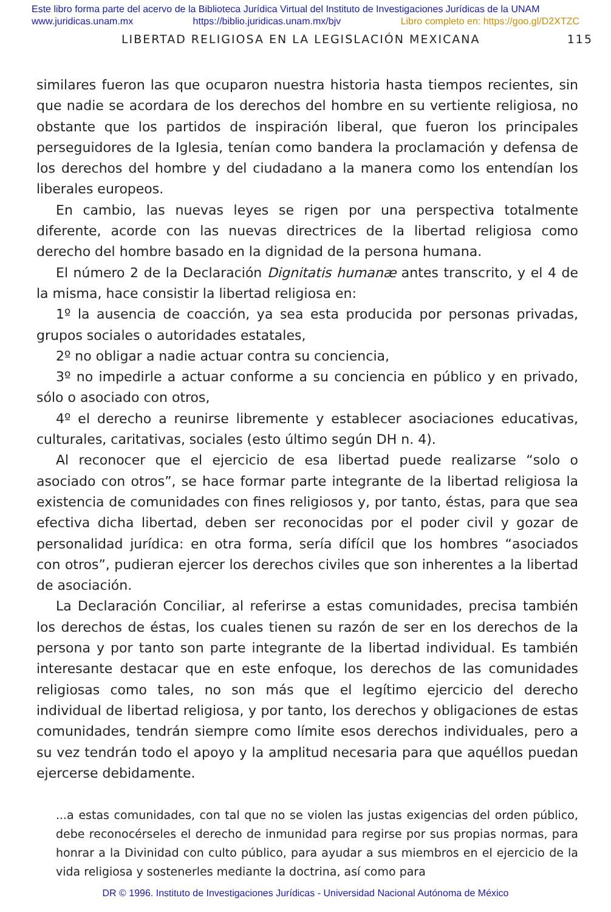Este libro forma parte del acervo de la Biblioteca Jurídica Virtual del Instituto de Investigaciones Jurídicas de la UNAM
www.juridicas.unam.mx https://biblio.juridicas.unam.mx/bjv Libro completo en: https://goo.gl/D2XTZC
LIBERTAD RELIGIOSA EN LA LEGISLACIÓN MEXICANA 115
similares fueron las que ocuparon nuestra historia hasta tiempos recientes, sin que nadie se acordara de los derechos del hombre en su vertiente religiosa, no obstante que los partidos de inspiración liberal, que fueron los principales perseguidores de la Iglesia, tenían como bandera la proclamación y defensa de los derechos del hombre y del ciudadano a la manera como los entendían los liberales europeos.
En cambio, las nuevas leyes se rigen por una perspectiva totalmente diferente, acorde con las nuevas directrices de la libertad religiosa como derecho del hombre basado en la dignidad de la persona humana.
El número 2 de la Declaración Dignitatis humanæ antes transcrito, y el 4 de la misma, hace consistir la libertad religiosa en:
1º la ausencia de coacción, ya sea esta producida por personas privadas, grupos sociales o autoridades estatales,
2º no obligar a nadie actuar contra su conciencia,
3º no impedirle a actuar conforme a su conciencia en público y en privado, sólo o asociado con otros,
4º el derecho a reunirse libremente y establecer asociaciones educativas, culturales, caritativas, sociales (esto último según DH n. 4).
Al reconocer que el ejercicio de esa libertad puede realizarse “solo o asociado con otros”, se hace formar parte integrante de la libertad religiosa la existencia de comunidades con fines religiosos y, por tanto, éstas, para que sea efectiva dicha libertad, deben ser reconocidas por el poder civil y gozar de personalidad jurídica: en otra forma, sería difícil que los hombres “asociados con otros”, pudieran ejercer los derechos civiles que son inherentes a la libertad de asociación.
La Declaración Conciliar, al referirse a estas comunidades, precisa también los derechos de éstas, los cuales tienen su razón de ser en los derechos de la persona y por tanto son parte integrante de la libertad individual. Es también interesante destacar que en este enfoque, los derechos de las comunidades religiosas como tales, no son más que el legítimo ejercicio del derecho individual de libertad religiosa, y por tanto, los derechos y obligaciones de estas comunidades, tendrán siempre como límite esos derechos individuales, pero a su vez tendrán todo el apoyo y la amplitud necesaria para que aquéllos puedan ejercerse debidamente.
...a estas comunidades, con tal que no se violen las justas exigencias del orden público, debe reconocérseles el derecho de inmunidad para regirse por sus propias normas, para honrar a la Divinidad con culto público, para ayudar a sus miembros en el ejercicio de la vida religiosa y sostenerles mediante la doctrina, así como para
DR © 1996. Instituto de Investigaciones Jurídicas - Universidad Nacional Autónoma de México